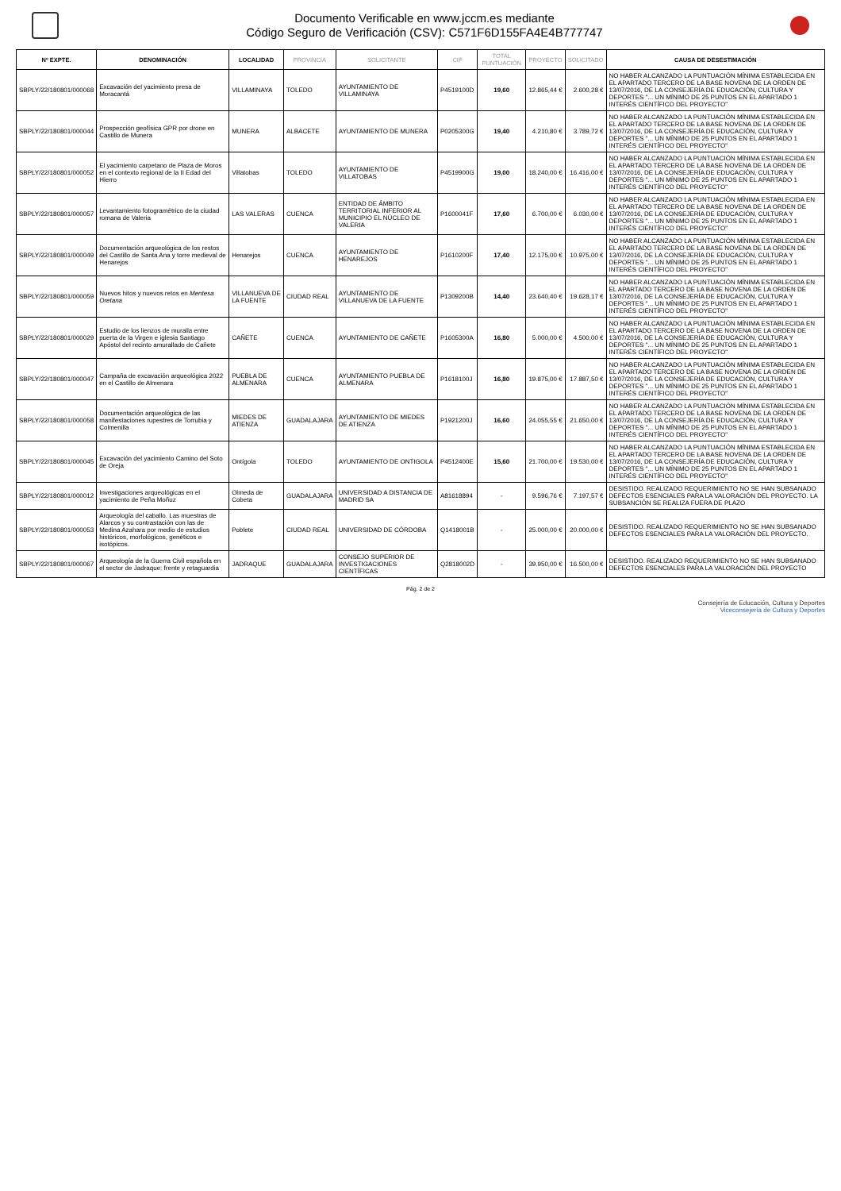Documento Verificable en www.jccm.es mediante
Código Seguro de Verificación (CSV): C571F6D155FA4E4B777747
| Nº EXPTE. | DENOMINACIÓN | LOCALIDAD | PROVINCIA | SOLICITANTE | CIF | TOTAL PUNTUACIÓN | PROYECTO | SOLICITADO | CAUSA DE DESESTIMACIÓN |
| --- | --- | --- | --- | --- | --- | --- | --- | --- | --- |
| SBPLY/22/180801/000068 | Excavación del yacimiento presa de Moracantá | VILLAMINAYA | TOLEDO | AYUNTAMIENTO DE VILLAMINAYA | P4519100D | 19,60 | 12.865,44 € | 2.600,28 € | NO HABER ALCANZADO LA PUNTUACIÓN MÍNIMA ESTABLECIDA EN EL APARTADO TERCERO DE LA BASE NOVENA DE LA ORDEN DE 13/07/2016, DE LA CONSEJERÍA DE EDUCACIÓN, CULTURA Y DEPORTES "... UN MÍNIMO DE 25 PUNTOS EN EL APARTADO 1 INTERÉS CIENTÍFICO DEL PROYECTO" |
| SBPLY/22/180801/000044 | Prospección geofísica GPR por drone en Castillo de Munera | MUNERA | ALBACETE | AYUNTAMIENTO DE MUNERA | P0205300G | 19,40 | 4.210,80 € | 3.789,72 € | NO HABER ALCANZADO LA PUNTUACIÓN MÍNIMA ESTABLECIDA EN EL APARTADO TERCERO DE LA BASE NOVENA DE LA ORDEN DE 13/07/2016, DE LA CONSEJERÍA DE EDUCACIÓN, CULTURA Y DEPORTES "... UN MÍNIMO DE 25 PUNTOS EN EL APARTADO 1 INTERÉS CIENTÍFICO DEL PROYECTO" |
| SBPLY/22/180801/000052 | El yacimiento carpetano de Plaza de Moros en el contexto regional de la II Edad del Hierro | Villatobas | TOLEDO | AYUNTAMIENTO DE VILLATOBAS | P4519900G | 19,00 | 18.240,00 € | 16.416,00 € | NO HABER ALCANZADO LA PUNTUACIÓN MÍNIMA ESTABLECIDA EN EL APARTADO TERCERO DE LA BASE NOVENA DE LA ORDEN DE 13/07/2016, DE LA CONSEJERÍA DE EDUCACIÓN, CULTURA Y DEPORTES "... UN MÍNIMO DE 25 PUNTOS EN EL APARTADO 1 INTERÉS CIENTÍFICO DEL PROYECTO" |
| SBPLY/22/180801/000057 | Levantamiento fotogramétrico de la ciudad romana de Valeria | LAS VALERAS | CUENCA | ENTIDAD DE ÁMBITO TERRITORIAL INFERIOR AL MUNICIPIO EL NÚCLEO DE VALERIA | P1600041F | 17,60 | 6.700,00 € | 6.030,00 € | NO HABER ALCANZADO LA PUNTUACIÓN MÍNIMA ESTABLECIDA EN EL APARTADO TERCERO DE LA BASE NOVENA DE LA ORDEN DE 13/07/2016, DE LA CONSEJERÍA DE EDUCACIÓN, CULTURA Y DEPORTES "... UN MÍNIMO DE 25 PUNTOS EN EL APARTADO 1 INTERÉS CIENTÍFICO DEL PROYECTO" |
| SBPLY/22/180801/000049 | Documentación arqueológica de los restos del Castillo de Santa Ana y torre medieval de Henarejos | Henarejos | CUENCA | AYUNTAMIENTO DE HENAREJOS | P1610200F | 17,40 | 12.175,00 € | 10.975,00 € | NO HABER ALCANZADO LA PUNTUACIÓN MÍNIMA ESTABLECIDA EN EL APARTADO TERCERO DE LA BASE NOVENA DE LA ORDEN DE 13/07/2016, DE LA CONSEJERÍA DE EDUCACIÓN, CULTURA Y DEPORTES "... UN MÍNIMO DE 25 PUNTOS EN EL APARTADO 1 INTERÉS CIENTÍFICO DEL PROYECTO" |
| SBPLY/22/180801/000059 | Nuevos hitos y nuevos retos en Mentesa Oretana | VILLANUEVA DE LA FUENTE | CIUDAD REAL | AYUNTAMIENTO DE VILLANUEVA DE LA FUENTE | P1309200B | 14,40 | 23.640,40 € | 19.628,17 € | NO HABER ALCANZADO LA PUNTUACIÓN MÍNIMA ESTABLECIDA EN EL APARTADO TERCERO DE LA BASE NOVENA DE LA ORDEN DE 13/07/2016, DE LA CONSEJERÍA DE EDUCACIÓN, CULTURA Y DEPORTES "... UN MÍNIMO DE 25 PUNTOS EN EL APARTADO 1 INTERÉS CIENTÍFICO DEL PROYECTO" |
| SBPLY/22/180801/000029 | Estudio de los lienzos de muralla entre puerta de la Virgen e iglesia Santiago Apóstol del recinto amurallado de Cañete | CAÑETE | CUENCA | AYUNTAMIENTO DE CAÑETE | P1605300A | 16,80 | 5.000,00 € | 4.500,00 € | NO HABER ALCANZADO LA PUNTUACIÓN MÍNIMA ESTABLECIDA EN EL APARTADO TERCERO DE LA BASE NOVENA DE LA ORDEN DE 13/07/2016, DE LA CONSEJERÍA DE EDUCACIÓN, CULTURA Y DEPORTES "... UN MÍNIMO DE 25 PUNTOS EN EL APARTADO 1 INTERÉS CIENTÍFICO DEL PROYECTO" |
| SBPLY/22/180801/000047 | Campaña de excavación arqueológica 2022 en el Castillo de Almenara | PUEBLA DE ALMENARA | CUENCA | AYUNTAMIENTO PUEBLA DE ALMENARA | P1618100J | 16,80 | 19.875,00 € | 17.887,50 € | NO HABER ALCANZADO LA PUNTUACIÓN MÍNIMA ESTABLECIDA EN EL APARTADO TERCERO DE LA BASE NOVENA DE LA ORDEN DE 13/07/2016, DE LA CONSEJERÍA DE EDUCACIÓN, CULTURA Y DEPORTES "... UN MÍNIMO DE 25 PUNTOS EN EL APARTADO 1 INTERÉS CIENTÍFICO DEL PROYECTO" |
| SBPLY/22/180801/000058 | Documentación arqueológica de las manifestaciones rupestres de Torrubia y Colmenilla | MIEDES DE ATIENZA | GUADALAJARA | AYUNTAMIENTO DE MIEDES DE ATIENZA | P1921200J | 16,60 | 24.055,55 € | 21.650,00 € | NO HABER ALCANZADO LA PUNTUACIÓN MÍNIMA ESTABLECIDA EN EL APARTADO TERCERO DE LA BASE NOVENA DE LA ORDEN DE 13/07/2016, DE LA CONSEJERÍA DE EDUCACIÓN, CULTURA Y DEPORTES "... UN MÍNIMO DE 25 PUNTOS EN EL APARTADO 1 INTERÉS CIENTÍFICO DEL PROYECTO" |
| SBPLY/22/180801/000045 | Excavación del yacimiento Camino del Soto de Oreja | Ontígola | TOLEDO | AYUNTAMIENTO DE ONTIGOLA | P4512400E | 15,60 | 21.700,00 € | 19.530,00 € | NO HABER ALCANZADO LA PUNTUACIÓN MÍNIMA ESTABLECIDA EN EL APARTADO TERCERO DE LA BASE NOVENA DE LA ORDEN DE 13/07/2016, DE LA CONSEJERÍA DE EDUCACIÓN, CULTURA Y DEPORTES "... UN MÍNIMO DE 25 PUNTOS EN EL APARTADO 1 INTERÉS CIENTÍFICO DEL PROYECTO" |
| SBPLY/22/180801/000012 | Investigaciones arqueológicas en el yacimiento de Peña Moñuz | Olmeda de Cobeta | GUADALAJARA | UNIVERSIDAD A DISTANCIA DE MADRID SA | A81618894 | - | 9.596,76 € | 7.197,57 € | DESISTIDO. REALIZADO REQUERIMIENTO NO SE HAN SUBSANADO DEFECTOS ESENCIALES PARA LA VALORACIÓN DEL PROYECTO. LA SUBSANCIÓN SE REALIZA FUERA DE PLAZO |
| SBPLY/22/180801/000053 | Arqueología del caballo. Las muestras de Alarcos y su contrastación con las de Medina Azahara por medio de estudios históricos, morfológicos, genéticos e isotópicos. | Poblete | CIUDAD REAL | UNIVERSIDAD DE CÓRDOBA | Q1418001B | - | 25.000,00 € | 20.000,00 € | DESISTIDO. REALIZADO REQUERIMIENTO NO SE HAN SUBSANADO DEFECTOS ESENCIALES PARA LA VALORACIÓN DEL PROYECTO. |
| SBPLY/22/180801/000067 | Arqueología de la Guerra Civil española en el sector de Jadraque: frente y retaguardia | JADRAQUE | GUADALAJARA | CONSEJO SUPERIOR DE INVESTIGACIONES CIENTÍFICAS | Q2818002D | - | 39.950,00 € | 16.500,00 € | DESISTIDO. REALIZADO REQUERIMIENTO NO SE HAN SUBSANADO DEFECTOS ESENCIALES PARA LA VALORACIÓN DEL PROYECTO |
Pág. 2 de 2
Consejería de Educación, Cultura y Deportes
Viceconsejería de Cultura y Deportes